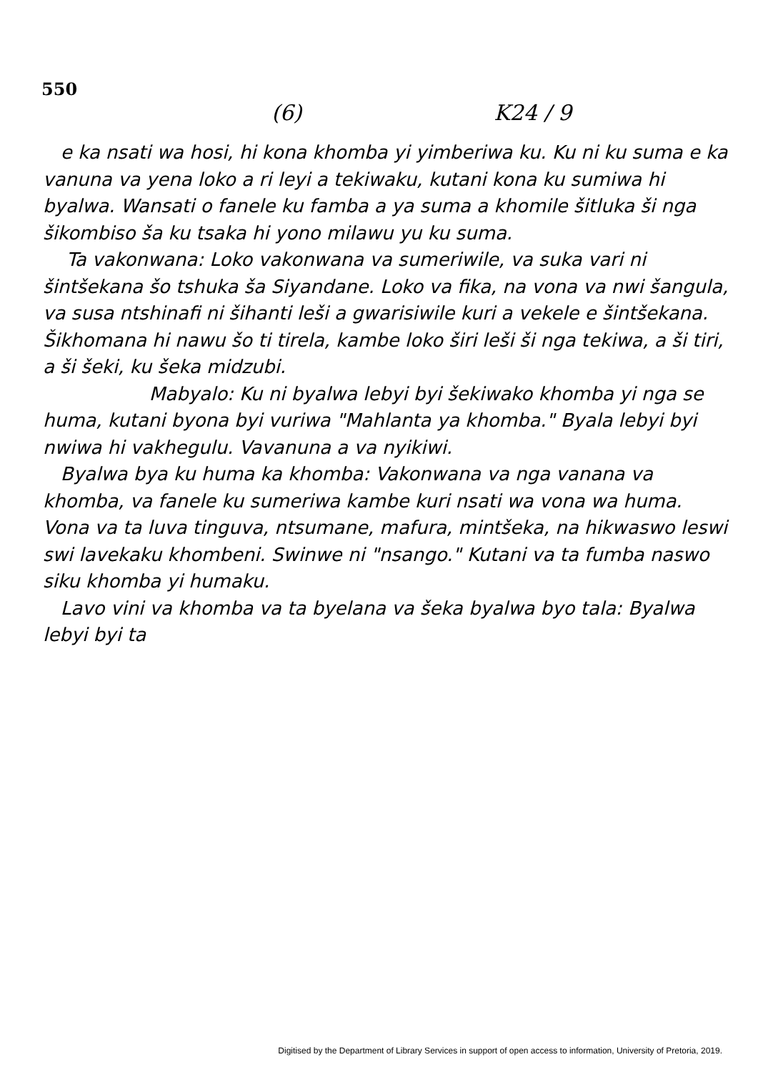550
(6) K24 / 9
e ka nsati wa hosi, hi kona khomba yi yimberiwa ku. Ku ni ku suma e ka vanuna va yena loko a ri leyi a tekiwaku, kutani kona ku sumiwa hi byalwa. Wansati o fanele ku famba a ya suma a khomile šitluka ši nga šikombiso ša ku tsaka hi yono milawu yu ku suma.
Ta vakonwana: Loko vakonwana va sumeriwile, va suka vari ni šintšekana šo tshuka ša Siyandane. Loko va fika, na vona va nwi šangula, va susa ntshinafi ni šihanti leši a gwarisiwile kuri a vekele e šintšekana. Šikhomana hi nawu šo ti tirela, kambe loko širi leši ši nga tekiwa, a ši tiri, a ši šeki, ku šeka midzubi.
Mabyalo: Ku ni byalwa lebyi byi šekiwako khomba yi nga se huma, kutani byona byi vuriwa "Mahlanta ya khomba." Byala lebyi byi nwiwa hi vakhegulu. Vavanuna a va nyikiwi.
Byalwa bya ku huma ka khomba: Vakonwana va nga vanana va khomba, va fanele ku sumeriwa kambe kuri nsati wa vona wa huma. Vona va ta luva tinguva, ntsumane, mafura, mintšeka, na hikwaswo leswi swi lavekaku khombeni. Swinwe ni "nsango." Kutani va ta fumba naswo siku khomba yi humaku.
Lavo vini va khomba va ta byelana va šeka byalwa byo tala: Byalwa lebyi byi ta
Digitised by the Department of Library Services in support of open access to information, University of Pretoria, 2019.